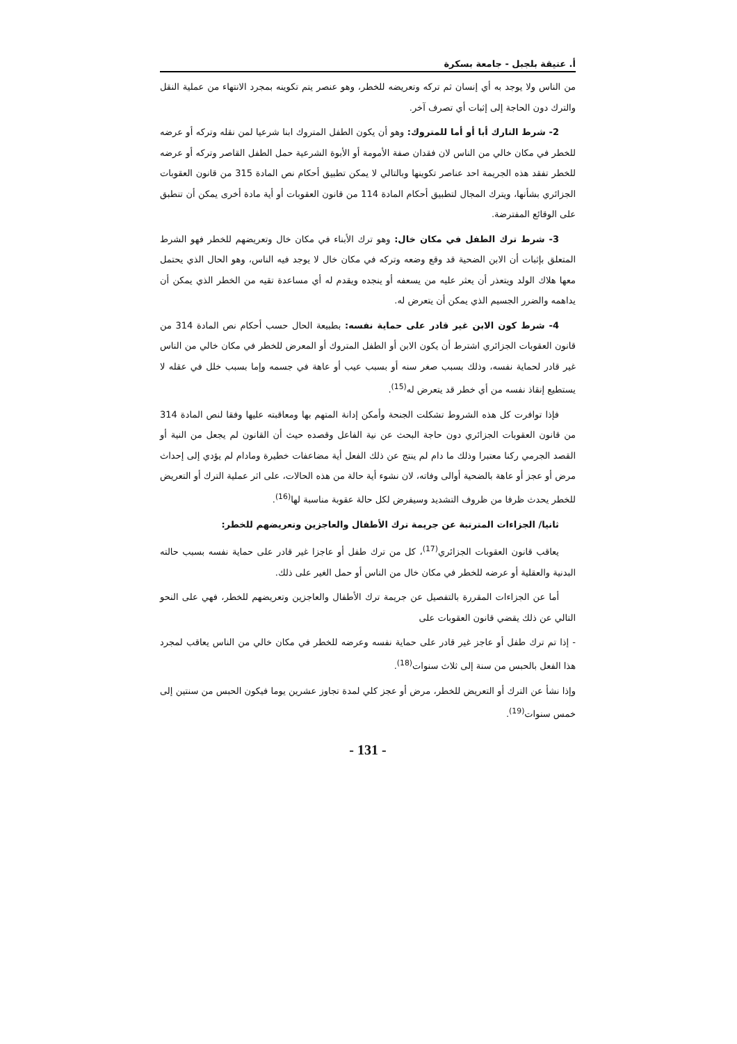أ. عتيقة بلجبل - جامعة بسكرة
من الناس ولا يوجد به أي إنسان ثم تركه وتعريضه للخطر، وهو عنصر يتم تكوينه بمجرد الانتهاء من عملية النقل والترك دون الحاجة إلى إثبات أي تصرف آخر.
2- شرط التارك أبا أو أما للمتروك: وهو أن يكون الطفل المتروك ابنا شرعيا لمن نقله وتركه أو عرضه للخطر في مكان خالي من الناس لان فقدان صفة الأمومة أو الأبوة الشرعية حمل الطفل القاصر وتركه أو عرضه للخطر تفقد هذه الجريمة احد عناصر تكوينها وبالتالي لا يمكن تطبيق أحكام نص المادة 315 من قانون العقوبات الجزائري بشأنها، ويترك المجال لتطبيق أحكام المادة 114 من قانون العقوبات أو أية مادة أخرى يمكن أن تنطبق على الوقائع المفترضة.
3- شرط ترك الطفل في مكان خال: وهو ترك الأبناء في مكان خال وتعريضهم للخطر فهو الشرط المتعلق بإثبات أن الابن الضحية قد وقع وضعه وتركه في مكان خال لا يوجد فيه الناس، وهو الحال الذي يحتمل معها هلاك الولد ويتعذر أن يعثر عليه من يسعفه أو ينجده ويقدم له أي مساعدة تقيه من الخطر الذي يمكن أن يداهمه والضرر الجسيم الذي يمكن أن يتعرض له.
4- شرط كون الابن غير قادر على حماية نفسه: بطبيعة الحال حسب أحكام نص المادة 314 من قانون العقوبات الجزائري اشترط أن يكون الابن أو الطفل المتروك أو المعرض للخطر في مكان خالي من الناس غير قادر لحماية نفسه، وذلك بسبب صغر سنه أو بسبب عيب أو عاهة في جسمه وإما بسبب خلل في عقله لا يستطيع إنقاذ نفسه من أي خطر قد يتعرض له<sup>(15)</sup>.
فإذا توافرت كل هذه الشروط تشكلت الجنحة وأمكن إدانة المتهم بها ومعاقبته عليها وفقا لنص المادة 314 من قانون العقوبات الجزائري دون حاجة البحث عن نية الفاعل وقصده حيث أن القانون لم يجعل من النية أو القصد الجرمي ركنا معتبرا وذلك ما دام لم ينتج عن ذلك الفعل أية مضاعفات خطيرة ومادام لم يؤدي إلى إحداث مرض أو عجز أو عاهة بالضحية أوالى وفاته، لان نشوء أية حالة من هذه الحالات، على اثر عملية الترك أو التعريض للخطر يحدث ظرفا من ظروف التشديد وسيفرض لكل حالة عقوبة مناسبة لها<sup>(16)</sup>.
ثانيا/ الجزاءات المترتبة عن جريمة ترك الأطفال والعاجزين وتعريضهم للخطر:
يعاقب قانون العقوبات الجزائري<sup>(17)</sup>، كل من ترك طفل أو عاجزا غير قادر على حماية نفسه بسبب حالته البدنية والعقلية أو عرضه للخطر في مكان خال من الناس أو حمل الغير على ذلك.
أما عن الجزاءات المقررة بالتفصيل عن جريمة ترك الأطفال والعاجزين وتعريضهم للخطر، فهي على النحو التالي عن ذلك يقضي قانون العقوبات على
- إذا تم ترك طفل أو عاجز غير قادر على حماية نفسه وعرضه للخطر في مكان خالي من الناس يعاقب لمجرد هذا الفعل بالحبس من سنة إلى ثلاث سنوات<sup>(18)</sup>.
وإذا نشأ عن الترك أو التعريض للخطر، مرض أو عجز كلي لمدة تجاوز عشرين يوما فيكون الحبس من سنتين إلى خمس سنوات<sup>(19)</sup>.
- 131 -